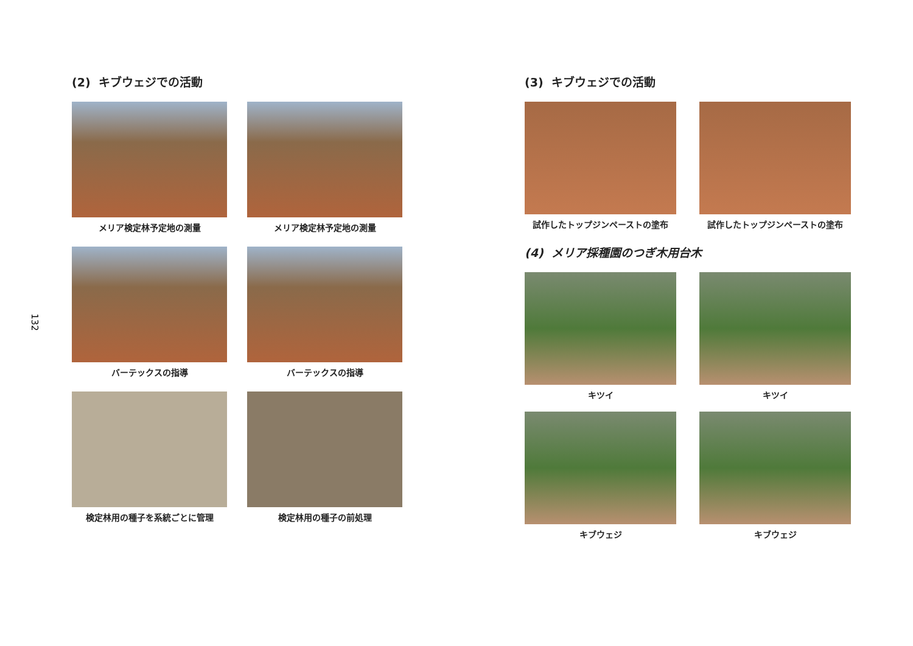132
(2) キブウェジでの活動
メリア検定林予定地の測量
メリア検定林予定地の測量
バーテックスの指導
バーテックスの指導
検定林用の種子を系統ごとに管理
検定林用の種子の前処理
(3) キブウェジでの活動
試作したトップジンペーストの塗布
試作したトップジンペーストの塗布
(4) メリア採種園のつぎ木用台木
キツイ
キツイ
キブウェジ
キブウェジ